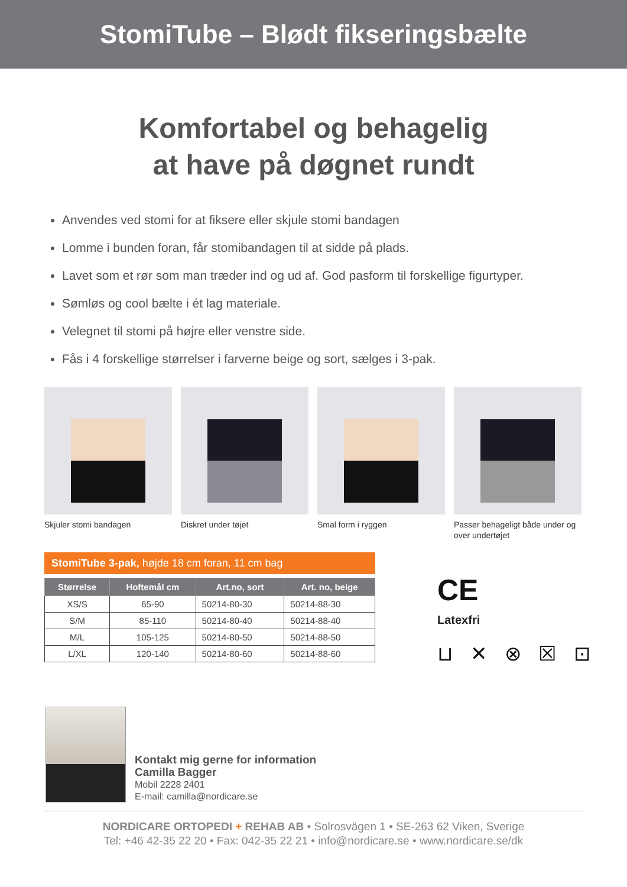StomiTube – Blødt fikseringsbælte
Komfortabel og behagelig
at have på døgnet rundt
Anvendes ved stomi for at fiksere eller skjule stomi bandagen
Lomme i bunden foran, får stomibandagen til at sidde på plads.
Lavet som et rør som man træder ind og ud af. God pasform til forskellige figurtyper.
Sømløs og cool bælte i ét lag materiale.
Velegnet til stomi på højre eller venstre side.
Fås i 4 forskellige størrelser i farverne beige og sort, sælges i 3-pak.
Skjuler stomi bandagen Diskret under tøjet Smal form i ryggen Passer behageligt både under og over undertøjet
StomiTube 3-pak, højde 18 cm foran, 11 cm bag
| Størrelse | Hoftemål cm | Art.no, sort | Art. no, beige |
| --- | --- | --- | --- |
| XS/S | 65-90 | 50214-80-30 | 50214-88-30 |
| S/M | 85-110 | 50214-80-40 | 50214-88-40 |
| M/L | 105-125 | 50214-80-50 | 50214-88-50 |
| L/XL | 120-140 | 50214-80-60 | 50214-88-60 |
CE
Latexfri
⊔ ✕ ⊗ ☒ ⊡
Kontakt mig gerne for information
Camilla Bagger
Mobil 2228 2401
E-mail: camilla@nordicare.se
NORDICARE ORTOPEDI + REHAB AB • Solrosvägen 1 • SE-263 62 Viken, Sverige
Tel: +46 42-35 22 20 • Fax: 042-35 22 21 • info@nordicare.se • www.nordicare.se/dk